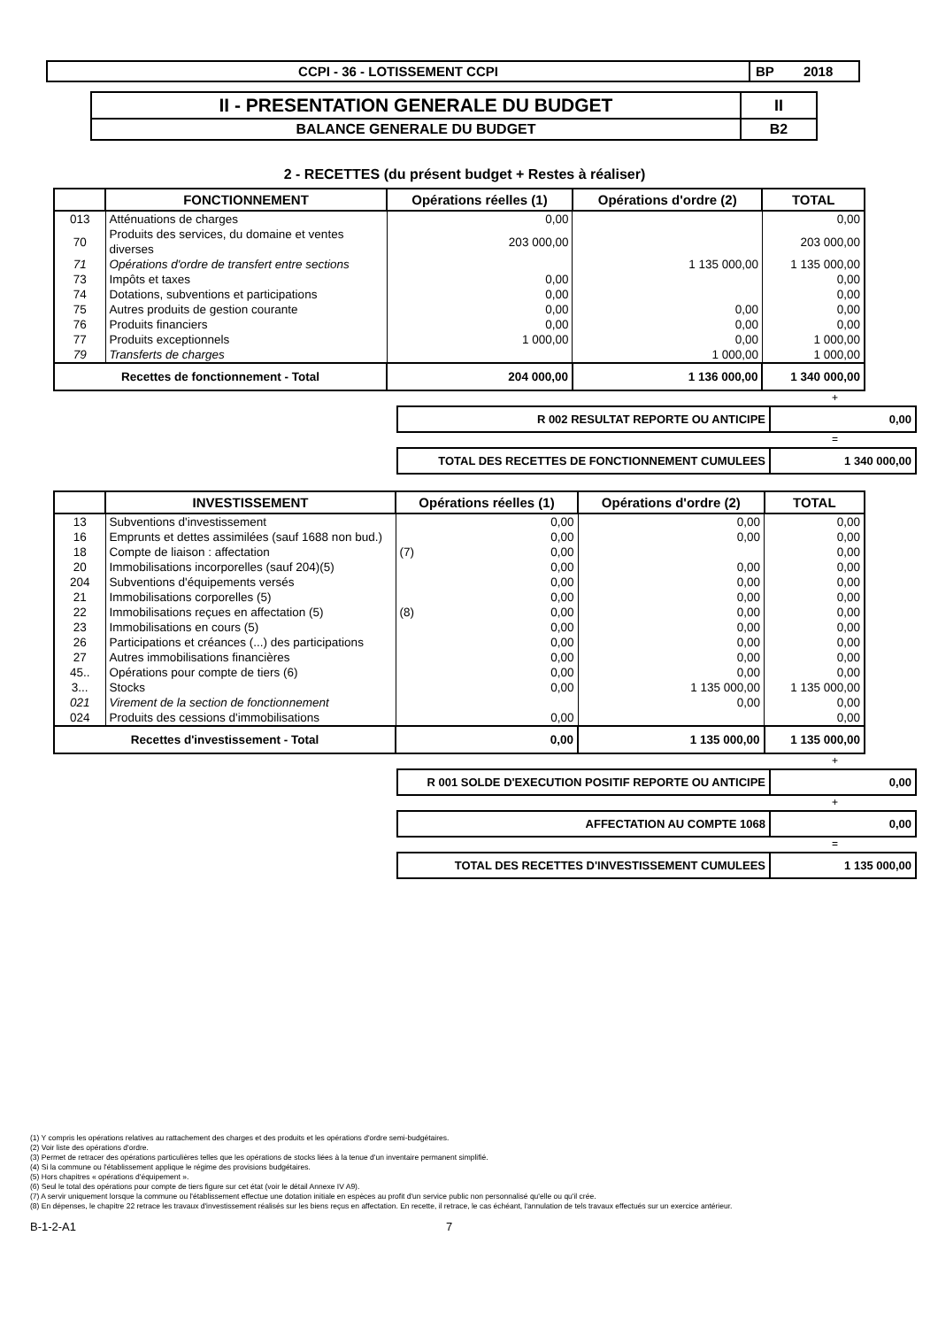| CCPI - 36 - LOTISSEMENT CCPI | BP 2018 |
| II - PRESENTATION GENERALE DU BUDGET | II |
| BALANCE GENERALE DU BUDGET | B2 |
2 - RECETTES (du présent budget + Restes à réaliser)
| | FONCTIONNEMENT | Opérations réelles (1) | Opérations d'ordre (2) | TOTAL |
| --- | --- | --- | --- | --- |
| 013 | Atténuations de charges | 0,00 | | 0,00 |
| 70 | Produits des services, du domaine et ventes diverses | 203 000,00 | | 203 000,00 |
| 71 | Opérations d'ordre de transfert entre sections | | 1 135 000,00 | 1 135 000,00 |
| 73 | Impôts et taxes | 0,00 | | 0,00 |
| 74 | Dotations, subventions et participations | 0,00 | | 0,00 |
| 75 | Autres produits de gestion courante | 0,00 | 0,00 | 0,00 |
| 76 | Produits financiers | 0,00 | 0,00 | 0,00 |
| 77 | Produits exceptionnels | 1 000,00 | 0,00 | 1 000,00 |
| 79 | Transferts de charges | | 1 000,00 | 1 000,00 |
| Recettes de fonctionnement - Total | | 204 000,00 | 1 136 000,00 | 1 340 000,00 |
+
| R 002 RESULTAT REPORTE OU ANTICIPE | 0,00 |
=
| TOTAL DES RECETTES DE FONCTIONNEMENT CUMULEES | 1 340 000,00 |
| | INVESTISSEMENT | Opérations réelles (1) | Opérations d'ordre (2) | TOTAL |
| --- | --- | --- | --- | --- |
| 13 | Subventions d'investissement | 0,00 | 0,00 | 0,00 |
| 16 | Emprunts et dettes assimilées (sauf 1688 non bud.) | 0,00 | 0,00 | 0,00 |
| 18 | Compte de liaison : affectation | (7) 0,00 | | 0,00 |
| 20 | Immobilisations incorporelles (sauf 204)(5) | 0,00 | 0,00 | 0,00 |
| 204 | Subventions d'équipements versés | 0,00 | 0,00 | 0,00 |
| 21 | Immobilisations corporelles (5) | 0,00 | 0,00 | 0,00 |
| 22 | Immobilisations reçues en affectation (5) | (8) 0,00 | 0,00 | 0,00 |
| 23 | Immobilisations en cours (5) | 0,00 | 0,00 | 0,00 |
| 26 | Participations et créances (...) des participations | 0,00 | 0,00 | 0,00 |
| 27 | Autres immobilisations financières | 0,00 | 0,00 | 0,00 |
| 45.. | Opérations pour compte de tiers (6) | 0,00 | 0,00 | 0,00 |
| 3... | Stocks | 0,00 | 1 135 000,00 | 1 135 000,00 |
| 021 | Virement de la section de fonctionnement | | 0,00 | 0,00 |
| 024 | Produits des cessions d'immobilisations | 0,00 | | 0,00 |
| Recettes d'investissement - Total | | 0,00 | 1 135 000,00 | 1 135 000,00 |
+
| R 001 SOLDE D'EXECUTION POSITIF REPORTE OU ANTICIPE | 0,00 |
+
| AFFECTATION AU COMPTE 1068 | 0,00 |
=
| TOTAL DES RECETTES D'INVESTISSEMENT CUMULEES | 1 135 000,00 |
(1) Y compris les opérations relatives au rattachement des charges et des produits et les opérations d'ordre semi-budgétaires.
(2) Voir liste des opérations d'ordre.
(3) Permet de retracer des opérations particulières telles que les opérations de stocks liées à la tenue d'un inventaire permanent simplifié.
(4) Si la commune ou l'établissement applique le régime des provisions budgétaires.
(5) Hors chapitres « opérations d'équipement ».
(6) Seul le total des opérations pour compte de tiers figure sur cet état (voir le détail Annexe IV A9).
(7) A servir uniquement lorsque la commune ou l'établissement effectue une dotation initiale en espèces au profit d'un service public non personnalisé qu'elle ou qu'il crée.
(8) En dépenses, le chapitre 22 retrace les travaux d'investissement réalisés sur les biens reçus en affectation. En recette, il retrace, le cas échéant, l'annulation de tels travaux effectués sur un exercice antérieur.
B-1-2-A1 7